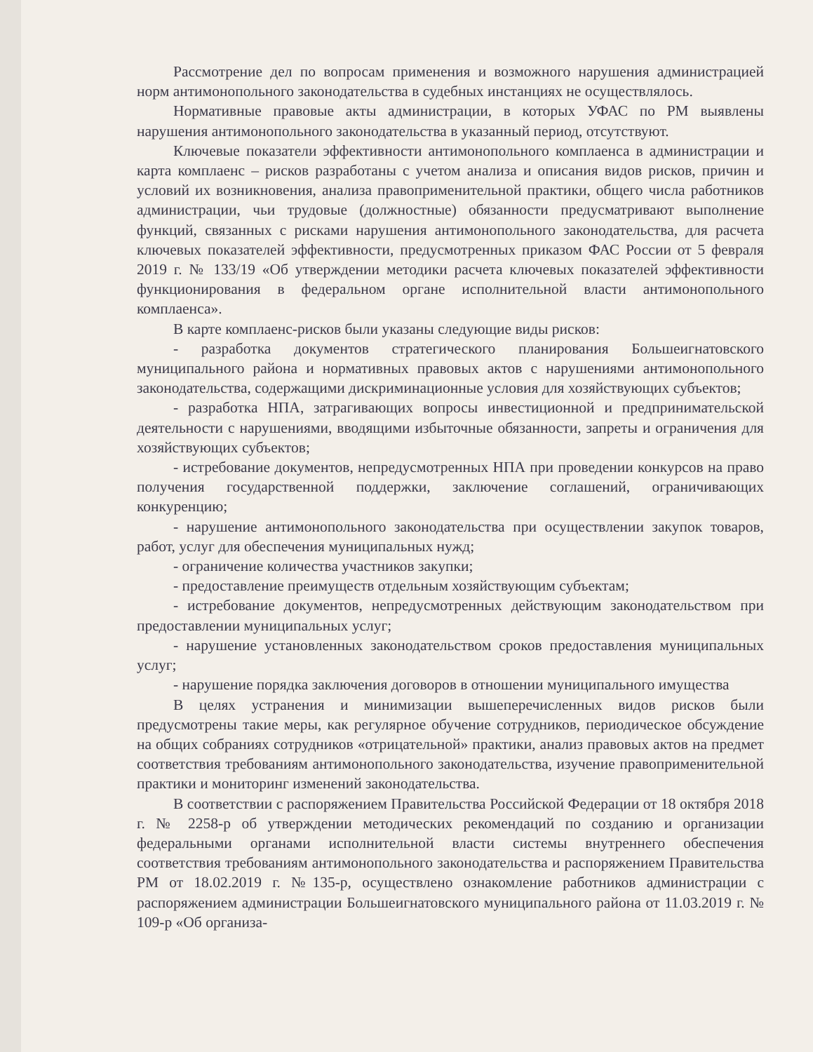Рассмотрение дел по вопросам применения и возможного нарушения администрацией норм антимонопольного законодательства в судебных инстанциях не осуществлялось.
Нормативные правовые акты администрации, в которых УФАС по РМ выявлены нарушения антимонопольного законодательства в указанный период, отсутствуют.
Ключевые показатели эффективности антимонопольного комплаенса в администрации и карта комплаенс – рисков разработаны с учетом анализа и описания видов рисков, причин и условий их возникновения, анализа правоприменительной практики, общего числа работников администрации, чьи трудовые (должностные) обязанности предусматривают выполнение функций, связанных с рисками нарушения антимонопольного законодательства, для расчета ключевых показателей эффективности, предусмотренных приказом ФАС России от 5 февраля 2019 г. № 133/19 «Об утверждении методики расчета ключевых показателей эффективности функционирования в федеральном органе исполнительной власти антимонопольного комплаенса».
В карте комплаенс-рисков были указаны следующие виды рисков:
- разработка документов стратегического планирования Большеигнатовского муниципального района и нормативных правовых актов с нарушениями антимонопольного законодательства, содержащими дискриминационные условия для хозяйствующих субъектов;
- разработка НПА, затрагивающих вопросы инвестиционной и предпринимательской деятельности с нарушениями, вводящими избыточные обязанности, запреты и ограничения для хозяйствующих субъектов;
- истребование документов, непредусмотренных НПА при проведении конкурсов на право получения государственной поддержки, заключение соглашений, ограничивающих конкуренцию;
- нарушение антимонопольного законодательства при осуществлении закупок товаров, работ, услуг для обеспечения муниципальных нужд;
- ограничение количества участников закупки;
- предоставление преимуществ отдельным хозяйствующим субъектам;
- истребование документов, непредусмотренных действующим законодательством при предоставлении муниципальных услуг;
- нарушение установленных законодательством сроков предоставления муниципальных услуг;
- нарушение порядка заключения договоров в отношении муниципального имущества
В целях устранения и минимизации вышеперечисленных видов рисков были предусмотрены такие меры, как регулярное обучение сотрудников, периодическое обсуждение на общих собраниях сотрудников «отрицательной» практики, анализ правовых актов на предмет соответствия требованиям антимонопольного законодательства, изучение правоприменительной практики и мониторинг изменений законодательства.
В соответствии с распоряжением Правительства Российской Федерации от 18 октября 2018 г. № 2258-р об утверждении методических рекомендаций по созданию и организации федеральными органами исполнительной власти системы внутреннего обеспечения соответствия требованиям антимонопольного законодательства и распоряжением Правительства РМ от 18.02.2019 г. №135-р, осуществлено ознакомление работников администрации с распоряжением администрации Большеигнатовского муниципального района от 11.03.2019 г. № 109-р «Об организа-